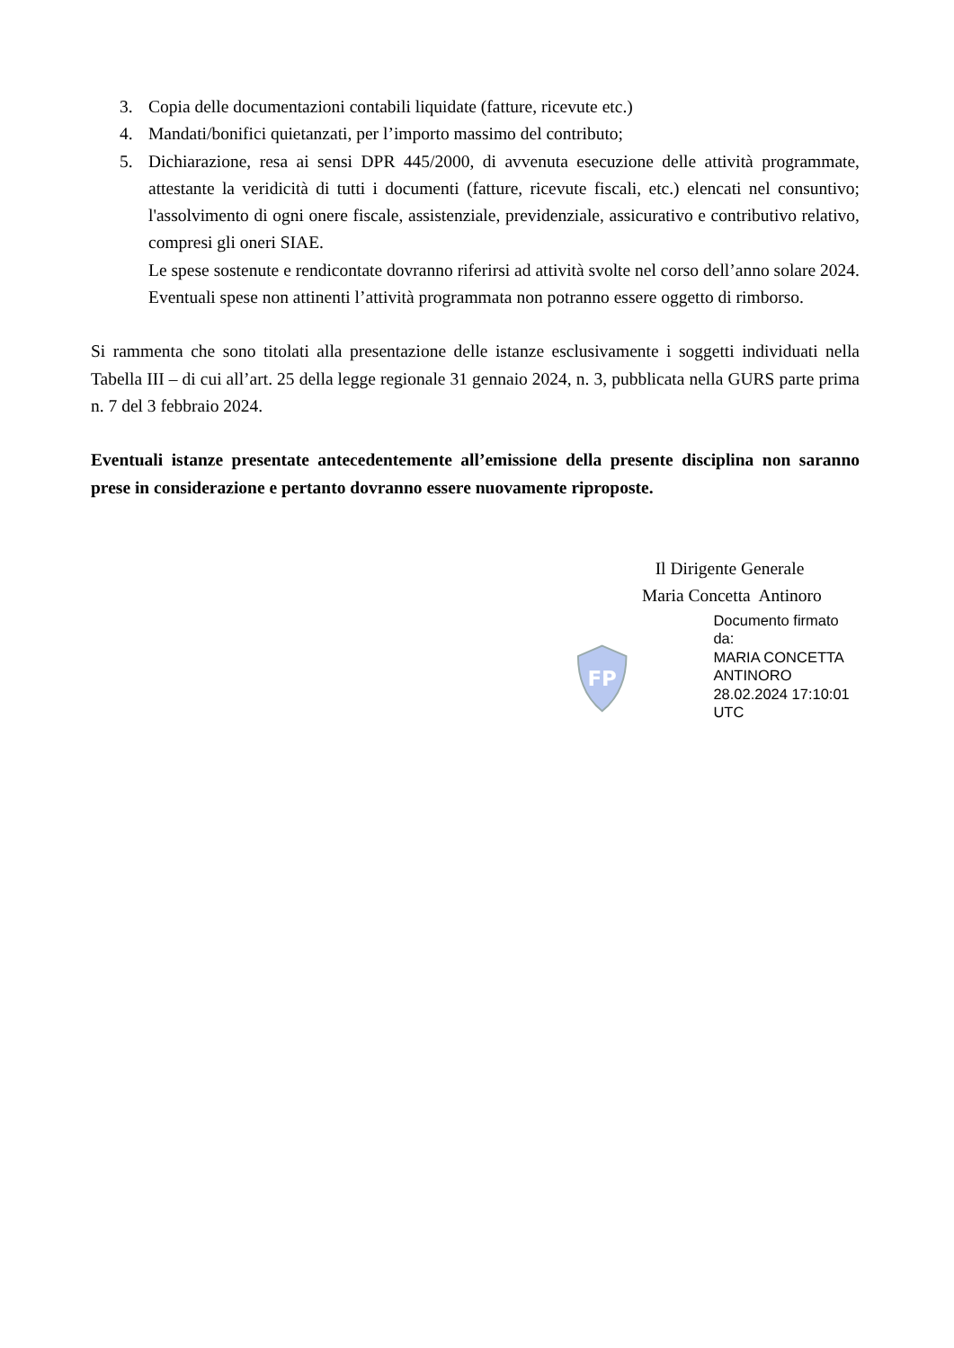3. Copia delle documentazioni contabili liquidate (fatture, ricevute etc.)
4. Mandati/bonifici quietanzati, per l’importo massimo del contributo;
5. Dichiarazione, resa ai sensi DPR 445/2000, di avvenuta esecuzione delle attività programmate, attestante la veridicità di tutti i documenti (fatture, ricevute fiscali, etc.) elencati nel consuntivo; l'assolvimento di ogni onere fiscale, assistenziale, previdenziale, assicurativo e contributivo relativo, compresi gli oneri SIAE.
Le spese sostenute e rendicontate dovranno riferirsi ad attività svolte nel corso dell’anno solare 2024. Eventuali spese non attinenti l’attività programmata non potranno essere oggetto di rimborso.
Si rammenta che sono titolati alla presentazione delle istanze esclusivamente i soggetti individuati nella Tabella III – di cui all’art. 25 della legge regionale 31 gennaio 2024, n. 3, pubblicata nella GURS parte prima n. 7 del 3 febbraio 2024.
Eventuali istanze presentate antecedentemente all’emissione della presente disciplina non saranno prese in considerazione e pertanto dovranno essere nuovamente riproposte.
Il Dirigente Generale
Maria Concetta Antinoro
FP
Documento firmato da:
MARIA CONCETTA ANTINORO
28.02.2024 17:10:01 UTC